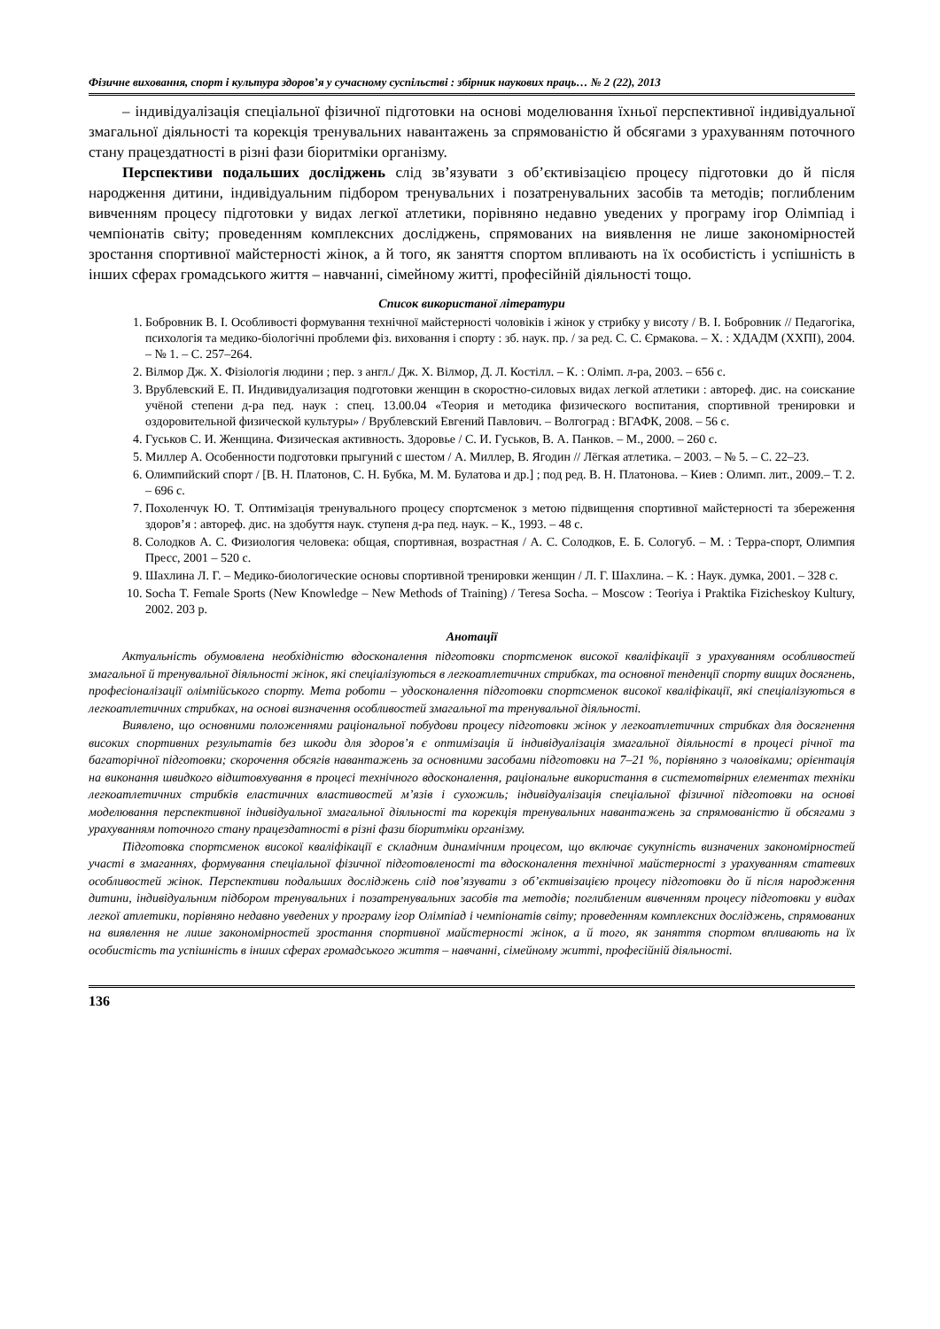Фізичне виховання, спорт і культура здоров’я у сучасному суспільстві : збірник наукових праць… № 2 (22), 2013
– індивідуалізація спеціальної фізичної підготовки на основі моделювання їхньої перспективної індивідуальної змагальної діяльності та корекція тренувальних навантажень за спрямованістю й обсягами з урахуванням поточного стану працездатності в різні фази біоритміки організму.
Перспективи подальших досліджень слід зв’язувати з об’єктивізацією процесу підготовки до й після народження дитини, індивідуальним підбором тренувальних і позатренувальних засобів та методів; поглибленим вивченням процесу підготовки у видах легкої атлетики, порівняно недавно уведених у програму ігор Олімпіад і чемпіонатів світу; проведенням комплексних досліджень, спрямованих на виявлення не лише закономірностей зростання спортивної майстерності жінок, а й того, як заняття спортом впливають на їх особистість і успішність в інших сферах громадського життя – навчанні, сімейному житті, професійній діяльності тощо.
Список використаної літератури
1. Бобровник В. І. Особливості формування технічної майстерності чоловіків і жінок у стрибку у висоту / В. І. Бобровник // Педагогіка, психологія та медико-біологічні проблеми фіз. виховання і спорту : зб. наук. пр. / за ред. С. С. Єрмакова. – Х. : ХДАДМ (ХХПІ), 2004. – № 1. – С. 257–264.
2. Вілмор Дж. Х. Фізіологія людини ; пер. з англ./ Дж. Х. Вілмор, Д. Л. Костілл. – К. : Олімп. л-ра, 2003. – 656 с.
3. Врублевский Е. П. Индивидуализация подготовки женщин в скоростно-силовых видах легкой атлетики : автореф. дис. на соискание учёной степени д-ра пед. наук : спец. 13.00.04 «Теория и методика физического воспитания, спортивной тренировки и оздоровительной физической культуры» / Врублевский Евгений Павлович. – Волгоград : ВГАФК, 2008. – 56 с.
4. Гуськов С. И. Женщина. Физическая активность. Здоровье / С. И. Гуськов, В. А. Панков. – М., 2000. – 260 с.
5. Миллер А. Особенности подготовки прыгуний с шестом / А. Миллер, В. Ягодин // Лёгкая атлетика. – 2003. – № 5. – С. 22–23.
6. Олимпийский спорт / [В. Н. Платонов, С. Н. Бубка, М. М. Булатова и др.] ; под ред. В. Н. Платонова. – Киев : Олимп. лит., 2009.– Т. 2. – 696 с.
7. Похоленчук Ю. Т. Оптимізація тренувального процесу спортсменок з метою підвищення спортивної майстерності та збереження здоров’я : автореф. дис. на здобуття наук. ступеня д-ра пед. наук. – К., 1993. – 48 с.
8. Солодков А. С. Физиология человека: общая, спортивная, возрастная / А. С. Солодков, Е. Б. Сологуб. – М. : Терра-спорт, Олимпия Пресс, 2001 – 520 с.
9. Шахлина Л. Г. – Медико-биологические основы спортивной тренировки женщин / Л. Г. Шахлина. – К. : Наук. думка, 2001. – 328 с.
10. Socha T. Female Sports (New Knowledge – New Methods of Training) / Teresa Socha. – Moscow : Teoriya i Praktika Fizicheskoy Kultury, 2002. 203 p.
Анотації
Актуальність обумовлена необхідністю вдосконалення підготовки спортсменок високої кваліфікації з урахуванням особливостей змагальної й тренувальної діяльності жінок, які спеціалізуються в легкоатлетичних стрибках, та основної тенденції спорту вищих досягнень, професіоналізації олімпійського спорту. Мета роботи – удосконалення підготовки спортсменок високої кваліфікації, які спеціалізуються в легкоатлетичних стрибках, на основі визначення особливостей змагальної та тренувальної діяльності.
Виявлено, що основними положеннями раціональної побудови процесу підготовки жінок у легкоатлетичних стрибках для досягнення високих спортивних результатів без шкоди для здоров’я є оптимізація й індивідуалізація змагальної діяльності в процесі річної та багаторічної підготовки; скорочення обсягів навантажень за основними засобами підготовки на 7–21 %, порівняно з чоловіками; орієнтація на виконання швидкого відштовхування в процесі технічного вдосконалення, раціональне використання в системотвірних елементах техніки легкоатлетичних стрибків еластичних властивостей м’язів і сухожиль; індивідуалізація спеціальної фізичної підготовки на основі моделювання перспективної індивідуальної змагальної діяльності та корекція тренувальних навантажень за спрямованістю й обсягами з урахуванням поточного стану працездатності в різні фази біоритміки організму.
Підготовка спортсменок високої кваліфікації є складним динамічним процесом, що включає сукупність визначених закономірностей участі в змаганнях, формування спеціальної фізичної підготовленості та вдосконалення технічної майстерності з урахуванням статевих особливостей жінок. Перспективи подальших досліджень слід пов’язувати з об’єктивізацією процесу підготовки до й після народження дитини, індивідуальним підбором тренувальних і позатренувальних засобів та методів; поглибленим вивченням процесу підготовки у видах легкої атлетики, порівняно недавно уведених у програму ігор Олімпіад і чемпіонатів світу; проведенням комплексних досліджень, спрямованих на виявлення не лише закономірностей зростання спортивної майстерності жінок, а й того, як заняття спортом впливають на їх особистість та успішність в інших сферах громадського життя – навчанні, сімейному житті, професійній діяльності.
136